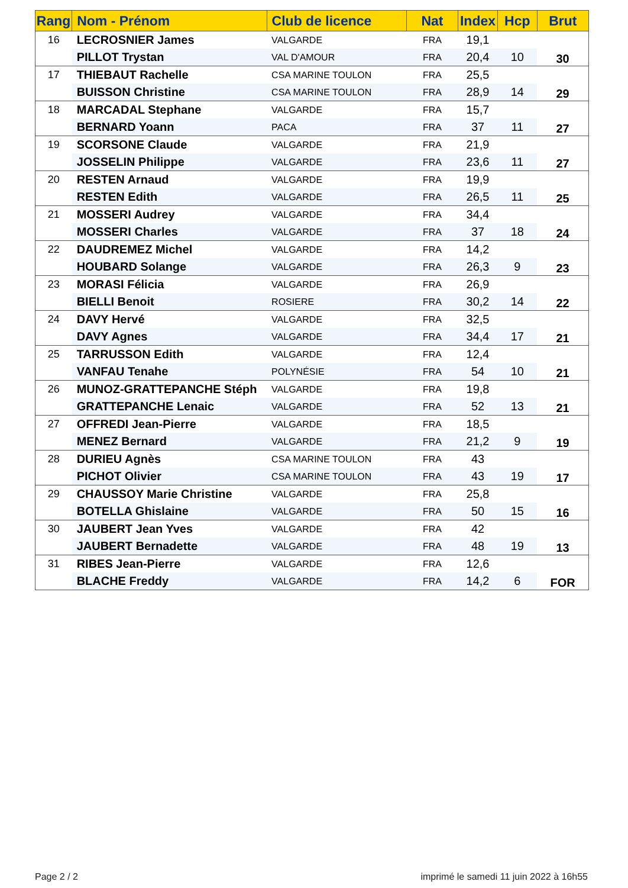| Rang | Nom - Prénom | Club de licence | Nat | Index | Hcp | Brut |
| --- | --- | --- | --- | --- | --- | --- |
| 16 | LECROSNIER James | VALGARDE | FRA | 19,1 | | 30 |
| | PILLOT Trystan | VAL D'AMOUR | FRA | 20,4 | 10 | |
| 17 | THIEBAUT Rachelle | CSA MARINE TOULON | FRA | 25,5 | | 29 |
| | BUISSON Christine | CSA MARINE TOULON | FRA | 28,9 | 14 | |
| 18 | MARCADAL Stephane | VALGARDE | FRA | 15,7 | | 27 |
| | BERNARD Yoann | PACA | FRA | 37 | 11 | |
| 19 | SCORSONE Claude | VALGARDE | FRA | 21,9 | | 27 |
| | JOSSELIN Philippe | VALGARDE | FRA | 23,6 | 11 | |
| 20 | RESTEN Arnaud | VALGARDE | FRA | 19,9 | | 25 |
| | RESTEN Edith | VALGARDE | FRA | 26,5 | 11 | |
| 21 | MOSSERI Audrey | VALGARDE | FRA | 34,4 | | 24 |
| | MOSSERI Charles | VALGARDE | FRA | 37 | 18 | |
| 22 | DAUDREMEZ Michel | VALGARDE | FRA | 14,2 | | 23 |
| | HOUBARD Solange | VALGARDE | FRA | 26,3 | 9 | |
| 23 | MORASI Félicia | VALGARDE | FRA | 26,9 | | 22 |
| | BIELLI Benoit | ROSIERE | FRA | 30,2 | 14 | |
| 24 | DAVY Hervé | VALGARDE | FRA | 32,5 | | 21 |
| | DAVY Agnes | VALGARDE | FRA | 34,4 | 17 | |
| 25 | TARRUSSON Edith | VALGARDE | FRA | 12,4 | | 21 |
| | VANFAU Tenahe | POLYNÉSIE | FRA | 54 | 10 | |
| 26 | MUNOZ-GRATTEPANCHE Stéph | VALGARDE | FRA | 19,8 | | 21 |
| | GRATTEPANCHE Lenaic | VALGARDE | FRA | 52 | 13 | |
| 27 | OFFREDI Jean-Pierre | VALGARDE | FRA | 18,5 | | 19 |
| | MENEZ Bernard | VALGARDE | FRA | 21,2 | 9 | |
| 28 | DURIEU Agnès | CSA MARINE TOULON | FRA | 43 | | 17 |
| | PICHOT Olivier | CSA MARINE TOULON | FRA | 43 | 19 | |
| 29 | CHAUSSOY Marie Christine | VALGARDE | FRA | 25,8 | | 16 |
| | BOTELLA Ghislaine | VALGARDE | FRA | 50 | 15 | |
| 30 | JAUBERT Jean Yves | VALGARDE | FRA | 42 | | 13 |
| | JAUBERT Bernadette | VALGARDE | FRA | 48 | 19 | |
| 31 | RIBES Jean-Pierre | VALGARDE | FRA | 12,6 | | FOR |
| | BLACHE Freddy | VALGARDE | FRA | 14,2 | 6 | |
Page 2 / 2
imprimé le samedi 11 juin 2022 à 16h55